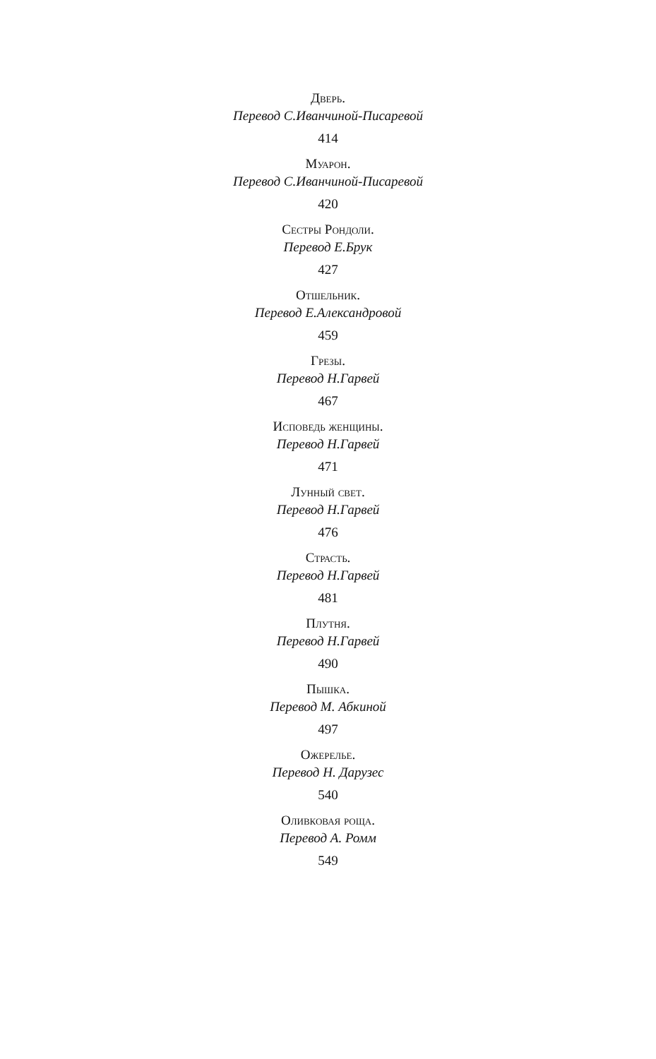Дверь.
Перевод С.Иванчиной-Писаревой
414
Муарон.
Перевод С.Иванчиной-Писаревой
420
Сестры Рондоли.
Перевод Е.Брук
427
Отшельник.
Перевод Е.Александровой
459
Грезы.
Перевод Н.Гарвей
467
Исповедь женщины.
Перевод Н.Гарвей
471
Лунный свет.
Перевод Н.Гарвей
476
Страсть.
Перевод Н.Гарвей
481
Плутня.
Перевод Н.Гарвей
490
Пышка.
Перевод М. Абкиной
497
Ожерелье.
Перевод Н. Дарузес
540
Оливковая роща.
Перевод А. Ромм
549